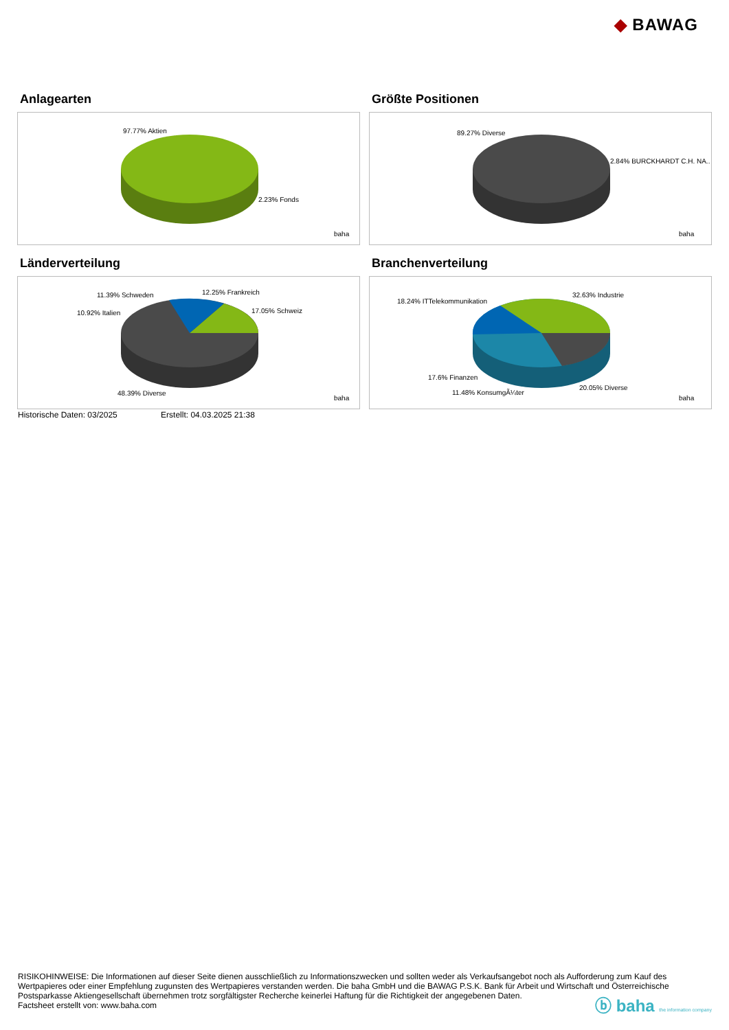◆ BAWAG
Anlagearten
97.77% Aktien
2.23% Fonds
baha
Größte Positionen
89.27% Diverse
2.84% BURCKHARDT C.H. NA..
baha
Länderverteilung
11.39% Schweden
12.25% Frankreich
10.92% Italien
17.05% Schweiz
48.39% Diverse
baha
Branchenverteilung
18.24% ITTelekommunikation
32.63% Industrie
17.6% Finanzen
20.05% Diverse
11.48% KonsumgÃ¼ter
baha
Historische Daten: 03/2025 Erstellt: 04.03.2025 21:38
RISIKOHINWEISE: Die Informationen auf dieser Seite dienen ausschließlich zu Informationszwecken und sollten weder als Verkaufsangebot noch als Aufforderung zum Kauf des Wertpapieres oder einer Empfehlung zugunsten des Wertpapieres verstanden werden. Die baha GmbH und die BAWAG P.S.K. Bank für Arbeit und Wirtschaft und Österreichische Postsparkasse Aktiengesellschaft übernehmen trotz sorgfältigster Recherche keinerlei Haftung für die Richtigkeit der angegebenen Daten.
Factsheet erstellt von: www.baha.com
ⓑ baha the information company